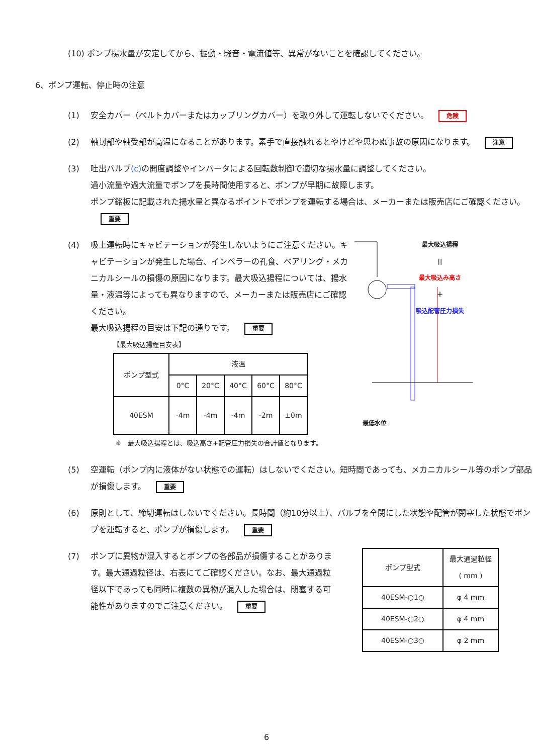(10) ポンプ揚水量が安定してから、振動・騒音・電流値等、異常がないことを確認してください。
6、ポンプ運転、停止時の注意
(1) 安全カバー（ベルトカバーまたはカップリングカバー）を取り外して運転しないでください。 危険
(2) 軸封部や軸受部が高温になることがあります。素手で直接触れるとやけどや思わぬ事故の原因になります。 注意
(3) 吐出バルブ(c) の開度調整やインバータによる回転数制御で適切な揚水量に調整してください。
過小流量や過大流量でポンプを長時間使用すると、ポンプが早期に故障します。
ポンプ銘板に記載された揚水量と異なるポイントでポンプを運転する場合は、メーカーまたは販売店にご確認ください。 重要
(4) 吸上運転時にキャビテーションが発生しないようにご注意ください。キャビテーションが発生した場合、インペラーの孔食、ベアリング・メカニカルシールの損傷の原因になります。最大吸込揚程については、揚水量・液温等によっても異なりますので、メーカーまたは販売店にご確認ください。
最大吸込揚程の目安は下記の通りです。 重要
【最大吸込揚程目安表】
| ポンプ型式 | 液温 | | | | |
| --- | --- | --- | --- | --- | --- |
| | 0°C | 20°C | 40°C | 60°C | 80°C |
| 40ESM | -4m | -4m | -4m | -2m | ±0m |
※　最大吸込揚程とは、吸込高さ+配管圧力損失の合計値となります。
最大吸込揚程
||
最大吸込み高さ
＋
吸込配管圧力損失
最低水位
(5) 空運転（ポンプ内に液体がない状態での運転）はしないでください。短時間であっても、メカニカルシール等のポンプ部品が損傷します。 重要
(6) 原則として、締切運転はしないでください。長時間（約10分以上）、バルブを全閉にした状態や配管が閉塞した状態でポンプを運転すると、ポンプが損傷します。 重要
(7) ポンプに異物が混入するとポンプの各部品が損傷することがあります。最大通過粒径は、右表にてご確認ください。なお、最大通過粒径以下であっても同時に複数の異物が混入した場合は、閉塞する可能性がありますのでご注意ください。 重要
| ポンプ型式 | 最大通過粒径 ( mm ) |
| --- | --- |
| 40ESM-○1○ | φ 4 mm |
| 40ESM-○2○ | φ 4 mm |
| 40ESM-○3○ | φ 2 mm |
6